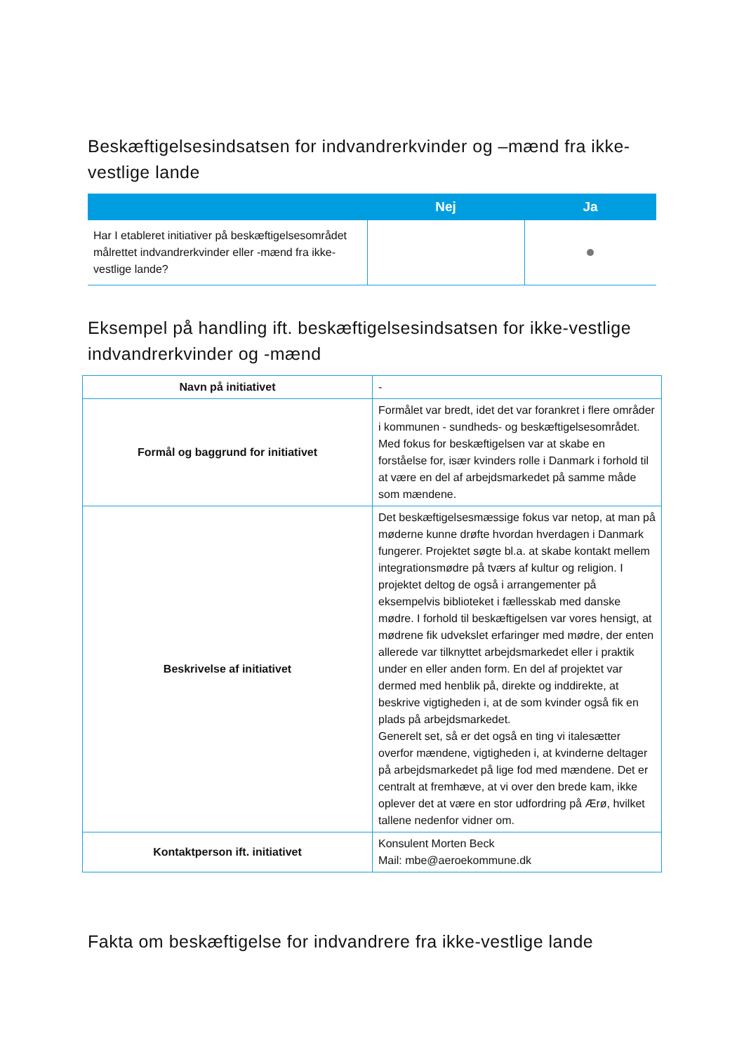Beskæftigelsesindsatsen for indvandrerkvinder og –mænd fra ikke-vestlige lande
| | Nej | Ja |
| --- | --- | --- |
| Har I etableret initiativer på beskæftigelsesområdet målrettet indvandrerkvinder eller -mænd fra ikke-vestlige lande? | | |
Eksempel på handling ift. beskæftigelsesindsatsen for ikke-vestlige indvandrerkvinder og -mænd
| Navn på initiativet | - |
| Formål og baggrund for initiativet | Formålet var bredt, idet det var forankret i flere områder i kommunen - sundheds- og beskæftigelsesområdet. Med fokus for beskæftigelsen var at skabe en forståelse for, især kvinders rolle i Danmark i forhold til at være en del af arbejdsmarkedet på samme måde som mændene. |
| Beskrivelse af initiativet | Det beskæftigelsesmæssige fokus var netop, at man på møderne kunne drøfte hvordan hverdagen i Danmark fungerer. Projektet søgte bl.a. at skabe kontakt mellem integrationsmødre på tværs af kultur og religion. I projektet deltog de også i arrangementer på eksempelvis biblioteket i fællesskab med danske mødre. I forhold til beskæftigelsen var vores hensigt, at mødrene fik udvekslet erfaringer med mødre, der enten allerede var tilknyttet arbejdsmarkedet eller i praktik under en eller anden form. En del af projektet var dermed med henblik på, direkte og inddirekte, at beskrive vigtigheden i, at de som kvinder også fik en plads på arbejdsmarkedet. Generelt set, så er det også en ting vi italesætter overfor mændene, vigtigheden i, at kvinderne deltager på arbejdsmarkedet på lige fod med mændene. Det er centralt at fremhæve, at vi over den brede kam, ikke oplever det at være en stor udfordring på Ærø, hvilket tallene nedenfor vidner om. |
| Kontaktperson ift. initiativet | Konsulent Morten Beck Mail: mbe@aeroekommune.dk |
Fakta om beskæftigelse for indvandrere fra ikke-vestlige lande